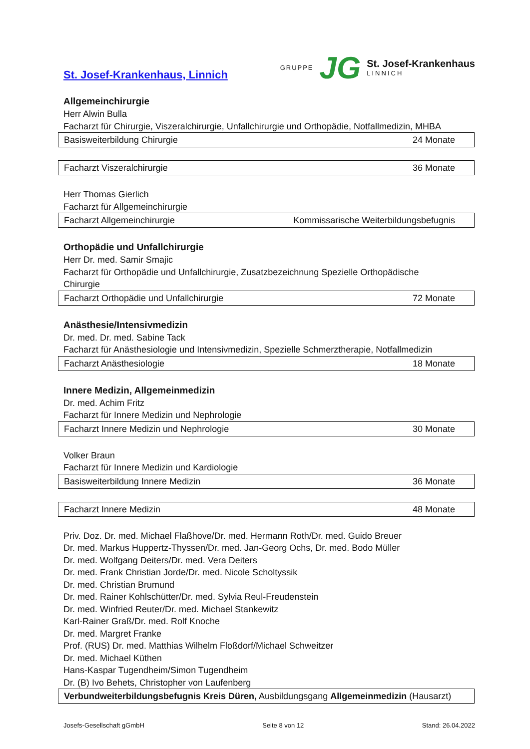St. Josef-Krankenhaus, Linnich
GRUPPE JG
St. Josef-Krankenhaus
LINNICH
Allgemeinchirurgie
Herr Alwin Bulla
Facharzt für Chirurgie, Viszeralchirurgie, Unfallchirurgie und Orthopädie, Notfallmedizin, MHBA
| Basisweiterbildung Chirurgie | 24 Monate |
| Facharzt Viszeralchirurgie | 36 Monate |
Herr Thomas Gierlich
Facharzt für Allgemeinchirurgie
| Facharzt Allgemeinchirurgie | Kommissarische Weiterbildungsbefugnis |
Orthopädie und Unfallchirurgie
Herr Dr. med. Samir Smajic
Facharzt für Orthopädie und Unfallchirurgie, Zusatzbezeichnung Spezielle Orthopädische
Chirurgie
| Facharzt Orthopädie und Unfallchirurgie | 72 Monate |
Anästhesie/Intensivmedizin
Dr. med. Dr. med. Sabine Tack
Facharzt für Anästhesiologie und Intensivmedizin, Spezielle Schmerztherapie, Notfallmedizin
| Facharzt Anästhesiologie | 18 Monate |
Innere Medizin, Allgemeinmedizin
Dr. med. Achim Fritz
Facharzt für Innere Medizin und Nephrologie
| Facharzt Innere Medizin und Nephrologie | 30 Monate |
Volker Braun
Facharzt für Innere Medizin und Kardiologie
| Basisweiterbildung Innere Medizin | 36 Monate |
| Facharzt Innere Medizin | 48 Monate |
Priv. Doz. Dr. med. Michael Flaßhove/Dr. med. Hermann Roth/Dr. med. Guido Breuer
Dr. med. Markus Huppertz-Thyssen/Dr. med. Jan-Georg Ochs, Dr. med. Bodo Müller
Dr. med. Wolfgang Deiters/Dr. med. Vera Deiters
Dr. med. Frank Christian Jorde/Dr. med. Nicole Scholtyssik
Dr. med. Christian Brumund
Dr. med. Rainer Kohlschütter/Dr. med. Sylvia Reul-Freudenstein
Dr. med. Winfried Reuter/Dr. med. Michael Stankewitz
Karl-Rainer Graß/Dr. med. Rolf Knoche
Dr. med. Margret Franke
Prof. (RUS) Dr. med. Matthias Wilhelm Floßdorf/Michael Schweitzer
Dr. med. Michael Küthen
Hans-Kaspar Tugendheim/Simon Tugendheim
Dr. (B) Ivo Behets, Christopher von Laufenberg
| Verbundweiterbildungsbefugnis Kreis Düren, Ausbildungsgang Allgemeinmedizin (Hausarzt) |
Josefs-Gesellschaft gGmbH Seite 8 von 12 Stand: 26.04.2022